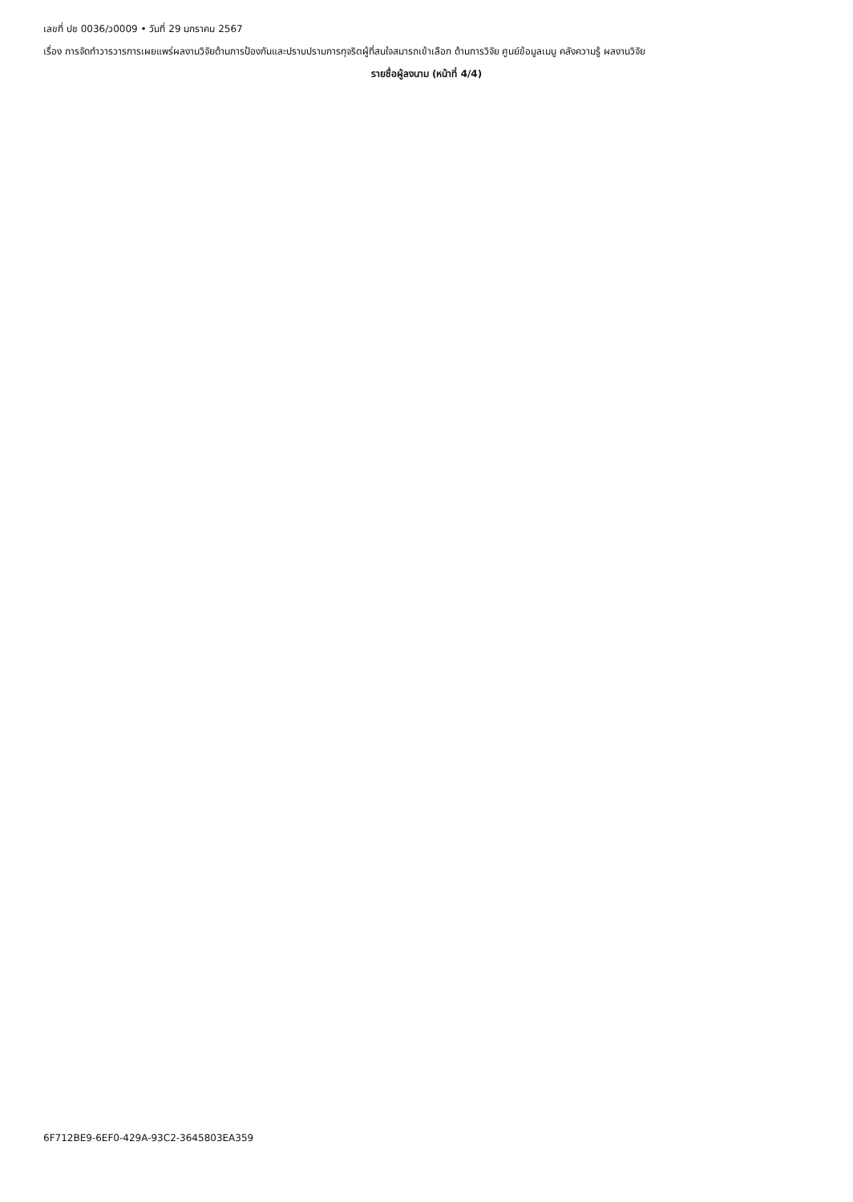เลขที่ ปช 0036/ว0009 • วันที่ 29 มกราคม 2567
เรื่อง การจัดทำวารวารการเผยแพร่ผลงานวิจัยด้านการป้องกันและปราบปรามการทุจริตผู้ที่สนใจสมารถเข้าเลือก ด้านการวิจัย ศูนย์ข้อมูลเมนู คลังความรู้ ผลงานวิจัย
รายชื่อผู้ลงนาม (หน้าที่ 4/4)
6F712BE9-6EF0-429A-93C2-3645803EA359